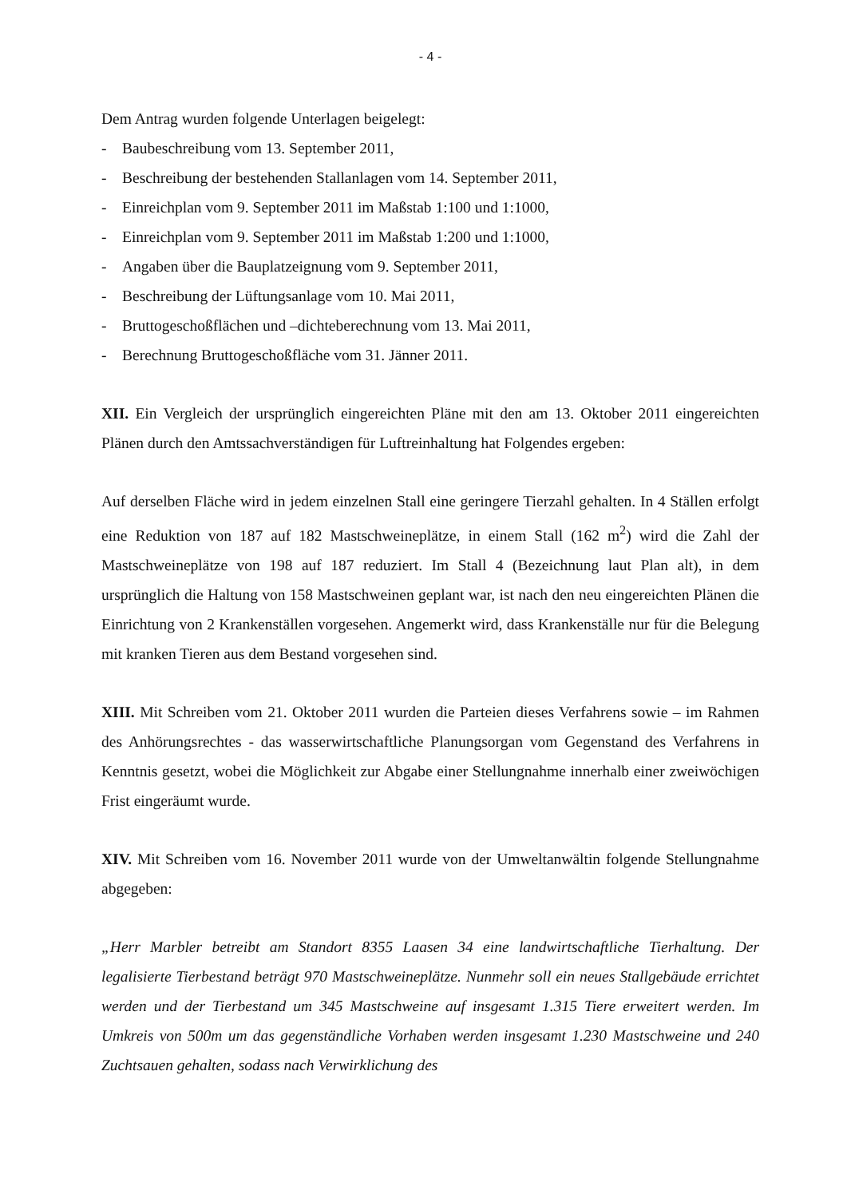- 4 -
Dem Antrag wurden folgende Unterlagen beigelegt:
- Baubeschreibung vom 13. September 2011,
- Beschreibung der bestehenden Stallanlagen vom 14. September 2011,
- Einreichplan vom 9. September 2011 im Maßstab 1:100 und 1:1000,
- Einreichplan vom 9. September 2011 im Maßstab 1:200 und 1:1000,
- Angaben über die Bauplatzeignung vom 9. September 2011,
- Beschreibung der Lüftungsanlage vom 10. Mai 2011,
- Bruttogeschoßflächen und –dichteberechnung vom 13. Mai 2011,
- Berechnung Bruttogeschoßfläche vom 31. Jänner 2011.
XII. Ein Vergleich der ursprünglich eingereichten Pläne mit den am 13. Oktober 2011 eingereichten Plänen durch den Amtssachverständigen für Luftreinhaltung hat Folgendes ergeben:
Auf derselben Fläche wird in jedem einzelnen Stall eine geringere Tierzahl gehalten. In 4 Ställen erfolgt eine Reduktion von 187 auf 182 Mastschweineplätze, in einem Stall (162 m<sup>2</sup>) wird die Zahl der Mastschweineplätze von 198 auf 187 reduziert. Im Stall 4 (Bezeichnung laut Plan alt), in dem ursprünglich die Haltung von 158 Mastschweinen geplant war, ist nach den neu eingereichten Plänen die Einrichtung von 2 Krankenställen vorgesehen. Angemerkt wird, dass Krankenställe nur für die Belegung mit kranken Tieren aus dem Bestand vorgesehen sind.
XIII. Mit Schreiben vom 21. Oktober 2011 wurden die Parteien dieses Verfahrens sowie – im Rahmen des Anhörungsrechtes - das wasserwirtschaftliche Planungsorgan vom Gegenstand des Verfahrens in Kenntnis gesetzt, wobei die Möglichkeit zur Abgabe einer Stellungnahme innerhalb einer zweiwöchigen Frist eingeräumt wurde.
XIV. Mit Schreiben vom 16. November 2011 wurde von der Umweltanwältin folgende Stellungnahme abgegeben:
„Herr Marbler betreibt am Standort 8355 Laasen 34 eine landwirtschaftliche Tierhaltung. Der legalisierte Tierbestand beträgt 970 Mastschweineplätze. Nunmehr soll ein neues Stallgebäude errichtet werden und der Tierbestand um 345 Mastschweine auf insgesamt 1.315 Tiere erweitert werden. Im Umkreis von 500m um das gegenständliche Vorhaben werden insgesamt 1.230 Mastschweine und 240 Zuchtsauen gehalten, sodass nach Verwirklichung des